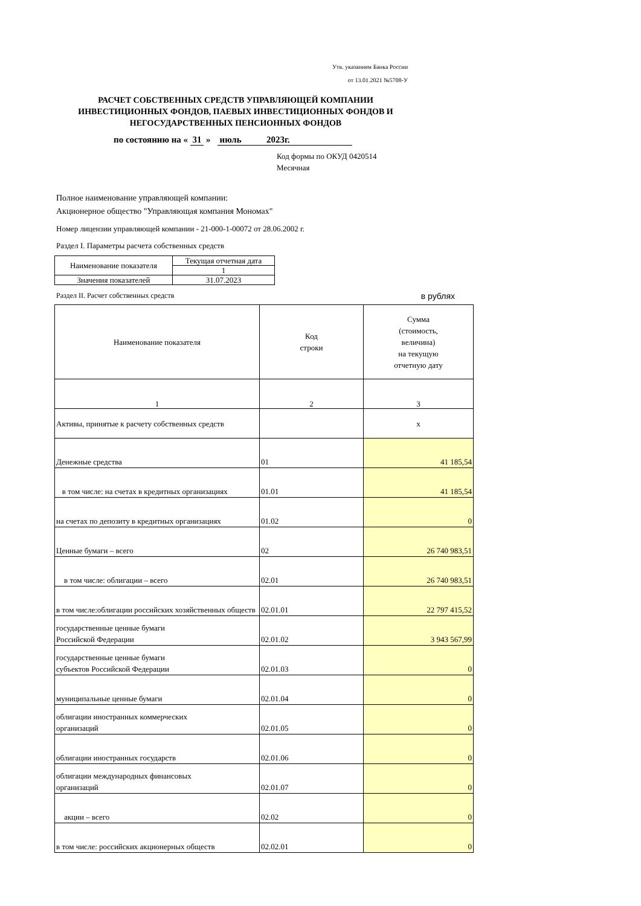Утв. указанием Банка России
от 13.01.2021 №5708-У
РАСЧЕТ СОБСТВЕННЫХ СРЕДСТВ УПРАВЛЯЮЩЕЙ КОМПАНИИ
ИНВЕСТИЦИОННЫХ ФОНДОВ, ПАЕВЫХ ИНВЕСТИЦИОННЫХ ФОНДОВ И
НЕГОСУДАРСТВЕННЫХ ПЕНСИОННЫХ ФОНДОВ
по состоянию на « 31 » июль 2023г.
Код формы по ОКУД 0420514
Месячная
Полное наименование управляющей компании:
Акционерное общество "Управляющая компания Мономах"
Номер лицензии управляющей компании - 21-000-1-00072 от 28.06.2002 г.
Раздел I. Параметры расчета собственных средств
| Наименование показателя | Текущая отчетная дата |
| | 1 |
| Значения показателей | 31.07.2023 |
Раздел II. Расчет собственных средств в рублях
| Наименование показателя | Код строки | Сумма (стоимость, величина) на текущую отчетную дату |
| 1 | 2 | 3 |
| Активы, принятые к расчету собственных средств | | х |
| Денежные средства | 01 | 41 185,54 |
| в том числе: на счетах в кредитных организациях | 01.01 | 41 185,54 |
| на счетах по депозиту в кредитных организациях | 01.02 | 0 |
| Ценные бумаги – всего | 02 | 26 740 983,51 |
| в том числе: облигации – всего | 02.01 | 26 740 983,51 |
| в том числе:облигации российских хозяйственных обществ | 02.01.01 | 22 797 415,52 |
| государственные ценные бумаги Российской Федерации | 02.01.02 | 3 943 567,99 |
| государственные ценные бумаги субъектов Российской Федерации | 02.01.03 | 0 |
| муниципальные ценные бумаги | 02.01.04 | 0 |
| облигации иностранных коммерческих организаций | 02.01.05 | 0 |
| облигации иностранных государств | 02.01.06 | 0 |
| облигации международных финансовых организаций | 02.01.07 | 0 |
| акции – всего | 02.02 | 0 |
| в том числе: российских акционерных обществ | 02.02.01 | 0 |